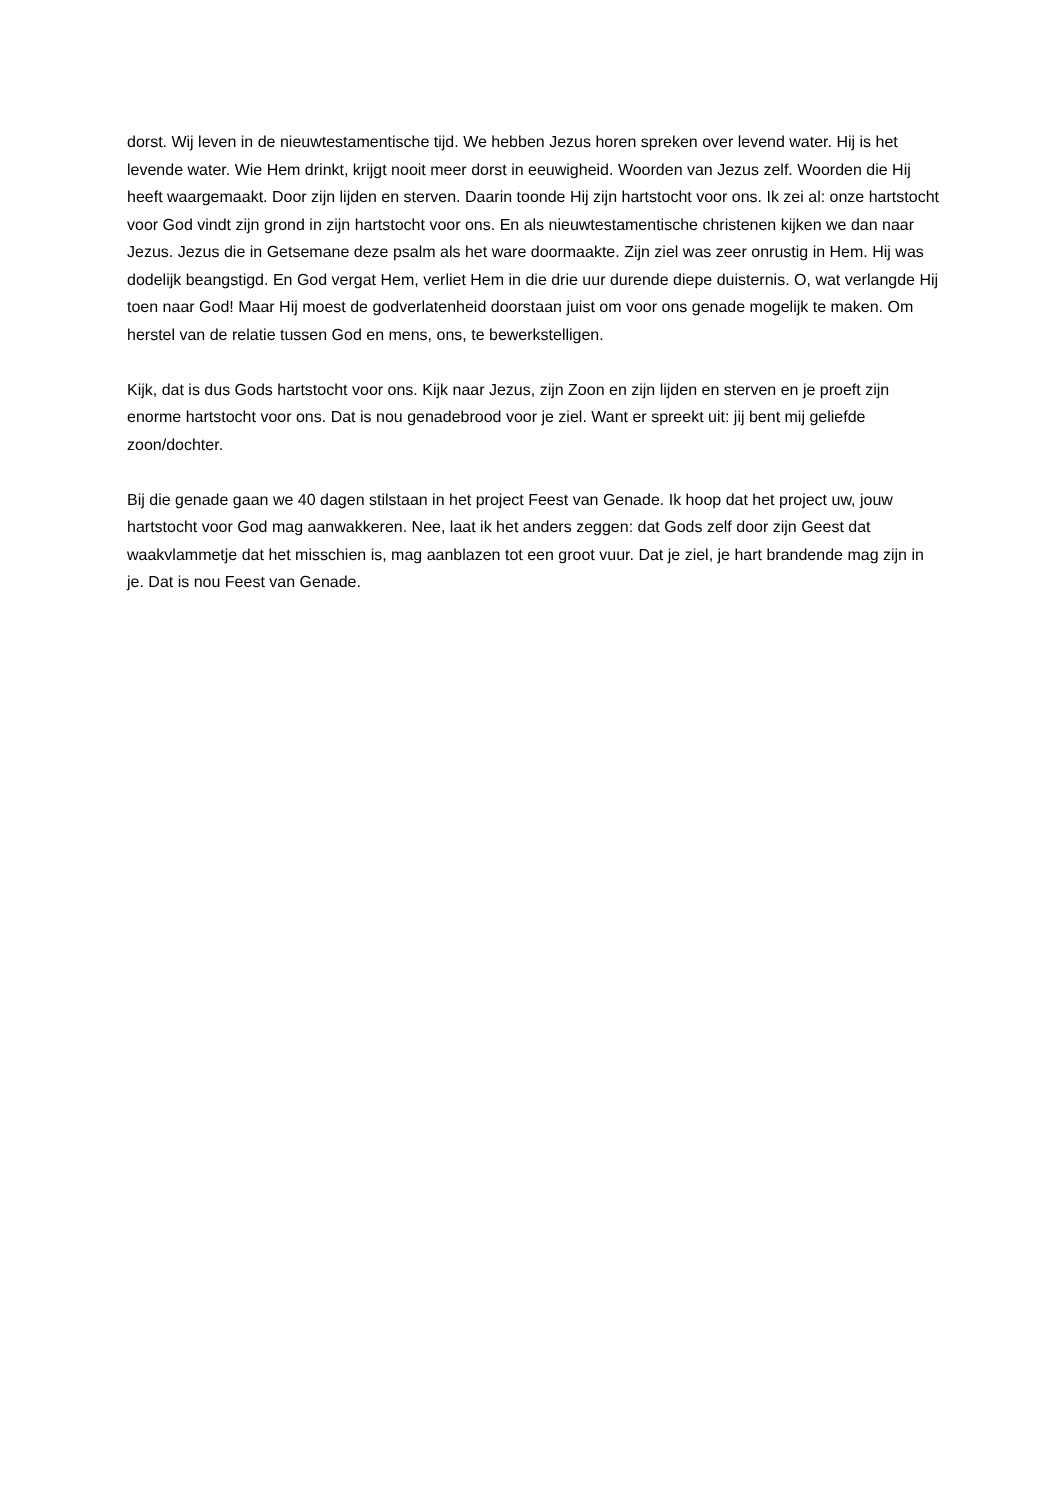dorst. Wij leven in de nieuwtestamentische tijd. We hebben Jezus horen spreken over levend water. Hij is het levende water. Wie Hem drinkt, krijgt nooit meer dorst in eeuwigheid. Woorden van Jezus zelf. Woorden die Hij heeft waargemaakt. Door zijn lijden en sterven. Daarin toonde Hij zijn hartstocht voor ons. Ik zei al: onze hartstocht voor God vindt zijn grond in zijn hartstocht voor ons. En als nieuwtestamentische christenen kijken we dan naar Jezus. Jezus die in Getsemane deze psalm als het ware doormaakte. Zijn ziel was zeer onrustig in Hem. Hij was dodelijk beangstigd. En God vergat Hem, verliet Hem in die drie uur durende diepe duisternis. O, wat verlangde Hij toen naar God! Maar Hij moest de godverlatenheid doorstaan juist om voor ons genade mogelijk te maken. Om herstel van de relatie tussen God en mens, ons, te bewerkstelligen.
Kijk, dat is dus Gods hartstocht voor ons. Kijk naar Jezus, zijn Zoon en zijn lijden en sterven en je proeft zijn enorme hartstocht voor ons. Dat is nou genadebrood voor je ziel. Want er spreekt uit: jij bent mij geliefde zoon/dochter.
Bij die genade gaan we 40 dagen stilstaan in het project Feest van Genade. Ik hoop dat het project uw, jouw hartstocht voor God mag aanwakkeren. Nee, laat ik het anders zeggen: dat Gods zelf door zijn Geest dat waakvlammetje dat het misschien is, mag aanblazen tot een groot vuur. Dat je ziel, je hart brandende mag zijn in je. Dat is nou Feest van Genade.